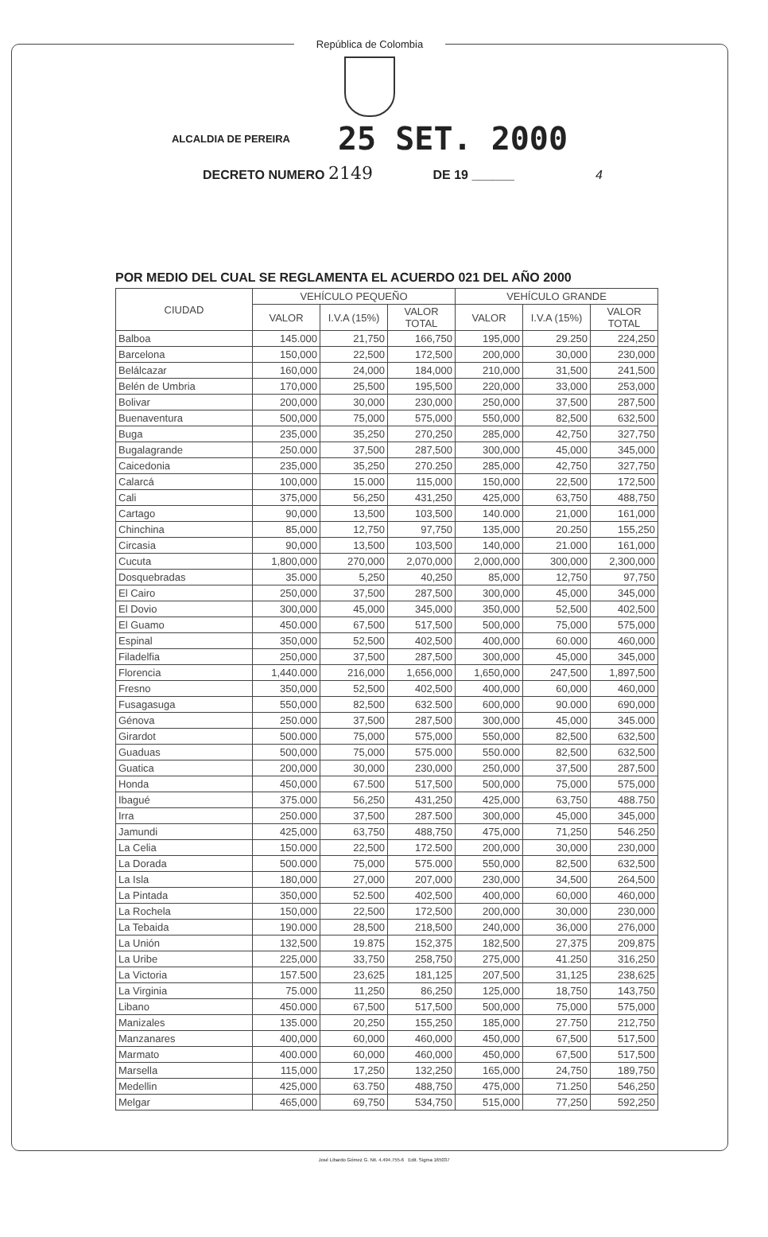República de Colombia
ALCALDIA DE PEREIRA 25 SET. 2000
DECRETO NUMERO 2149 DE 19 ______ 4
POR MEDIO DEL CUAL SE REGLAMENTA EL ACUERDO 021 DEL AÑO 2000
| CIUDAD | VEHÍCULO PEQUEÑO | | | VEHÍCULO GRANDE | | |
| --- | --- | --- | --- | --- | --- | --- |
| | VALOR | I.V.A (15%) | VALOR TOTAL | VALOR | I.V.A (15%) | VALOR TOTAL |
| Balboa | 145.000 | 21,750 | 166,750 | 195,000 | 29.250 | 224,250 |
| Barcelona | 150,000 | 22,500 | 172,500 | 200,000 | 30,000 | 230,000 |
| Belálcazar | 160,000 | 24,000 | 184,000 | 210,000 | 31,500 | 241,500 |
| Belén de Umbria | 170,000 | 25,500 | 195,500 | 220,000 | 33,000 | 253,000 |
| Bolivar | 200,000 | 30,000 | 230,000 | 250,000 | 37,500 | 287,500 |
| Buenaventura | 500,000 | 75,000 | 575,000 | 550,000 | 82,500 | 632,500 |
| Buga | 235,000 | 35,250 | 270,250 | 285,000 | 42,750 | 327,750 |
| Bugalagrande | 250.000 | 37,500 | 287,500 | 300,000 | 45,000 | 345,000 |
| Caicedonia | 235,000 | 35,250 | 270.250 | 285,000 | 42,750 | 327,750 |
| Calarcá | 100,000 | 15.000 | 115,000 | 150,000 | 22,500 | 172,500 |
| Cali | 375,000 | 56,250 | 431,250 | 425,000 | 63,750 | 488,750 |
| Cartago | 90,000 | 13,500 | 103,500 | 140.000 | 21,000 | 161,000 |
| Chinchina | 85,000 | 12,750 | 97,750 | 135,000 | 20.250 | 155,250 |
| Circasia | 90,000 | 13,500 | 103,500 | 140,000 | 21.000 | 161,000 |
| Cucuta | 1,800,000 | 270,000 | 2,070,000 | 2,000,000 | 300,000 | 2,300,000 |
| Dosquebradas | 35.000 | 5,250 | 40,250 | 85,000 | 12,750 | 97,750 |
| El Cairo | 250,000 | 37,500 | 287,500 | 300,000 | 45,000 | 345,000 |
| El Dovio | 300,000 | 45,000 | 345,000 | 350,000 | 52,500 | 402,500 |
| El Guamo | 450.000 | 67,500 | 517,500 | 500,000 | 75,000 | 575,000 |
| Espinal | 350,000 | 52,500 | 402,500 | 400,000 | 60.000 | 460,000 |
| Filadelfia | 250,000 | 37,500 | 287,500 | 300,000 | 45,000 | 345,000 |
| Florencia | 1,440.000 | 216,000 | 1,656,000 | 1,650,000 | 247,500 | 1,897,500 |
| Fresno | 350,000 | 52,500 | 402,500 | 400,000 | 60,000 | 460,000 |
| Fusagasuga | 550,000 | 82,500 | 632.500 | 600,000 | 90.000 | 690,000 |
| Génova | 250.000 | 37,500 | 287,500 | 300,000 | 45,000 | 345.000 |
| Girardot | 500.000 | 75,000 | 575,000 | 550,000 | 82,500 | 632,500 |
| Guaduas | 500,000 | 75,000 | 575.000 | 550.000 | 82,500 | 632,500 |
| Guatica | 200,000 | 30,000 | 230,000 | 250,000 | 37,500 | 287,500 |
| Honda | 450,000 | 67.500 | 517,500 | 500,000 | 75,000 | 575,000 |
| Ibagué | 375.000 | 56,250 | 431,250 | 425,000 | 63,750 | 488.750 |
| Irra | 250.000 | 37,500 | 287.500 | 300,000 | 45,000 | 345,000 |
| Jamundi | 425,000 | 63,750 | 488,750 | 475,000 | 71,250 | 546.250 |
| La Celia | 150.000 | 22,500 | 172.500 | 200,000 | 30,000 | 230,000 |
| La Dorada | 500.000 | 75,000 | 575.000 | 550,000 | 82,500 | 632,500 |
| La Isla | 180,000 | 27,000 | 207,000 | 230,000 | 34,500 | 264,500 |
| La Pintada | 350,000 | 52.500 | 402,500 | 400,000 | 60,000 | 460,000 |
| La Rochela | 150,000 | 22,500 | 172,500 | 200,000 | 30,000 | 230,000 |
| La Tebaida | 190.000 | 28,500 | 218,500 | 240,000 | 36,000 | 276,000 |
| La Unión | 132,500 | 19.875 | 152,375 | 182,500 | 27,375 | 209,875 |
| La Uribe | 225,000 | 33,750 | 258,750 | 275,000 | 41.250 | 316,250 |
| La Victoria | 157.500 | 23,625 | 181,125 | 207,500 | 31,125 | 238,625 |
| La Virginia | 75.000 | 11,250 | 86,250 | 125,000 | 18,750 | 143,750 |
| Libano | 450.000 | 67,500 | 517,500 | 500,000 | 75,000 | 575,000 |
| Manizales | 135.000 | 20,250 | 155,250 | 185,000 | 27.750 | 212,750 |
| Manzanares | 400,000 | 60,000 | 460,000 | 450,000 | 67,500 | 517,500 |
| Marmato | 400.000 | 60,000 | 460,000 | 450,000 | 67,500 | 517,500 |
| Marsella | 115,000 | 17,250 | 132,250 | 165,000 | 24,750 | 189,750 |
| Medellin | 425,000 | 63.750 | 488,750 | 475,000 | 71.250 | 546,250 |
| Melgar | 465,000 | 69,750 | 534,750 | 515,000 | 77,250 | 592,250 |
José Libardo Gómez G. Nit. 4.494.755-6 Edit. Sigma 165037